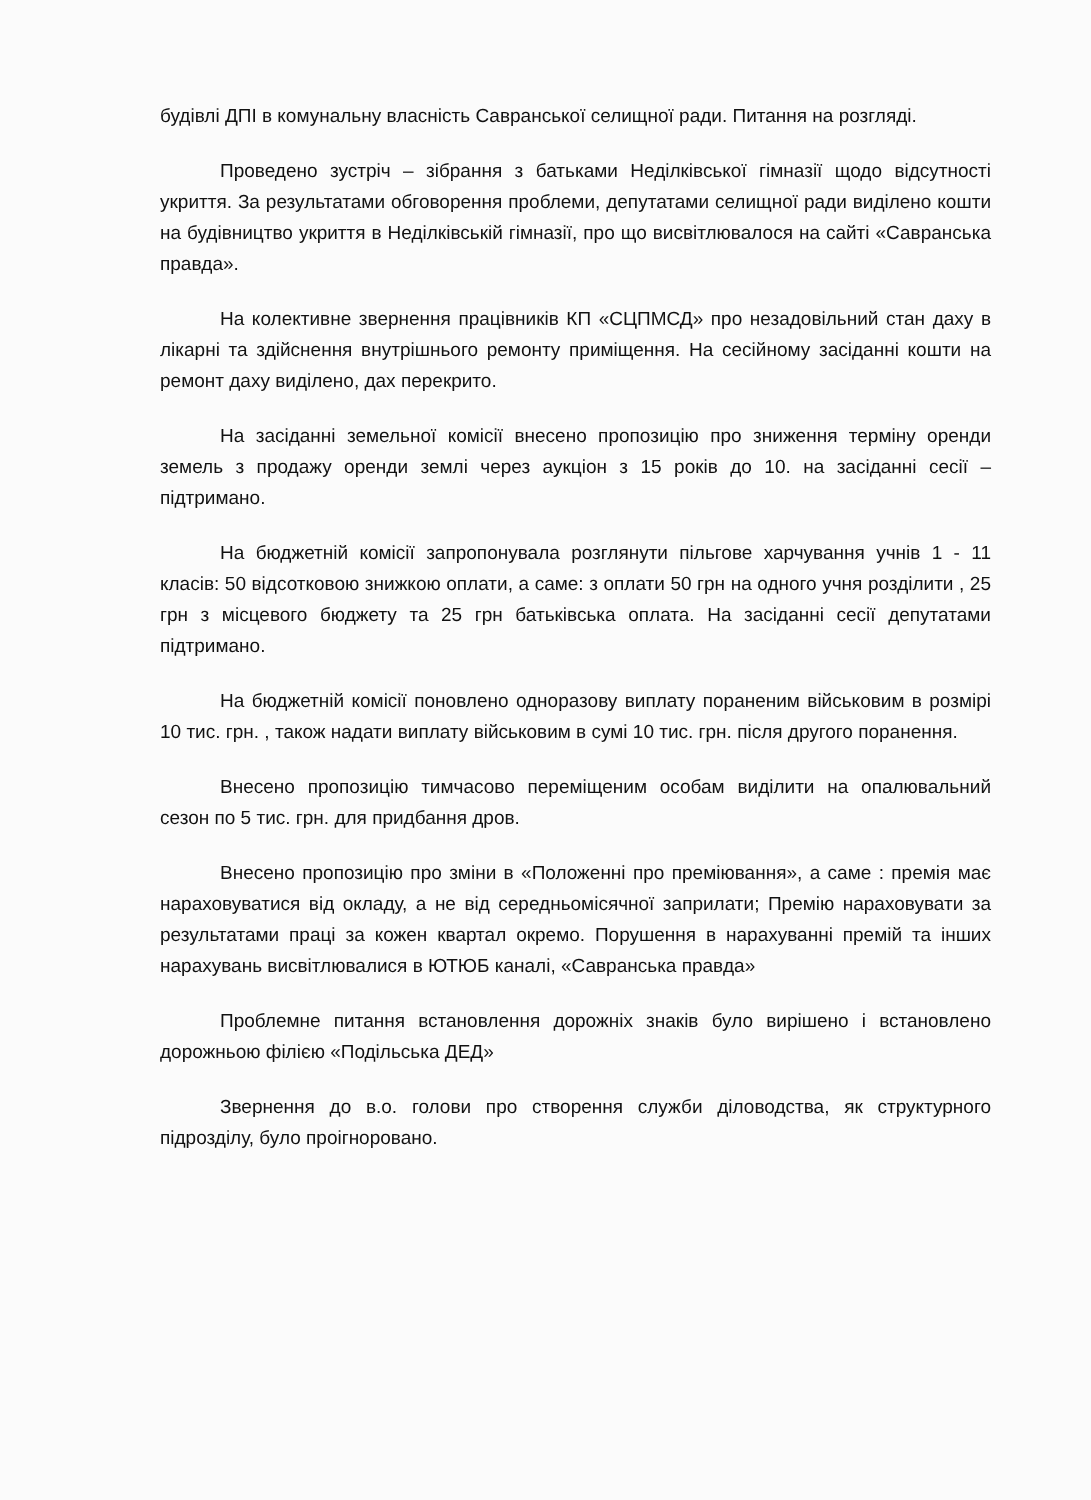будівлі ДПІ в комунальну власність Савранської селищної ради. Питання на розгляді.
Проведено зустріч – зібрання з батьками Неділківської гімназії щодо відсутності укриття. За результатами обговорення проблеми, депутатами селищної ради виділено кошти на будівництво укриття в Неділківській гімназії, про що висвітлювалося на сайті «Савранська правда».
На колективне звернення працівників КП «СЦПМСД» про незадовільний стан даху в лікарні та здійснення внутрішнього ремонту приміщення. На сесійному засіданні кошти на ремонт даху виділено, дах перекрито.
На засіданні земельної комісії внесено пропозицію про зниження терміну оренди земель з продажу оренди землі через аукціон з 15 років до 10. на засіданні сесії – підтримано.
На бюджетній комісії запропонувала розглянути пільгове харчування учнів 1 - 11 класів: 50 відсотковою знижкою оплати, а саме: з оплати 50 грн на одного учня розділити , 25 грн з місцевого бюджету та 25 грн батьківська оплата. На засіданні сесії депутатами підтримано.
На бюджетній комісії поновлено одноразову виплату пораненим військовим в розмірі 10 тис. грн. , також надати виплату військовим в сумі 10 тис. грн. після другого поранення.
Внесено пропозицію тимчасово переміщеним особам виділити на опалювальний сезон по 5 тис. грн. для придбання дров.
Внесено пропозицію про зміни в «Положенні про преміювання», а саме : премія має нараховуватися від окладу, а не від середньомісячної заприлати; Премію нараховувати за результатами праці за кожен квартал окремо. Порушення в нарахуванні премій та інших нарахувань висвітлювалися в ЮТЮБ каналі, «Савранська правда»
Проблемне питання встановлення дорожніх знаків було вирішено і встановлено дорожньою філією «Подільська ДЕД»
Звернення до в.о. голови про створення служби діловодства, як структурного підрозділу, було проігноровано.